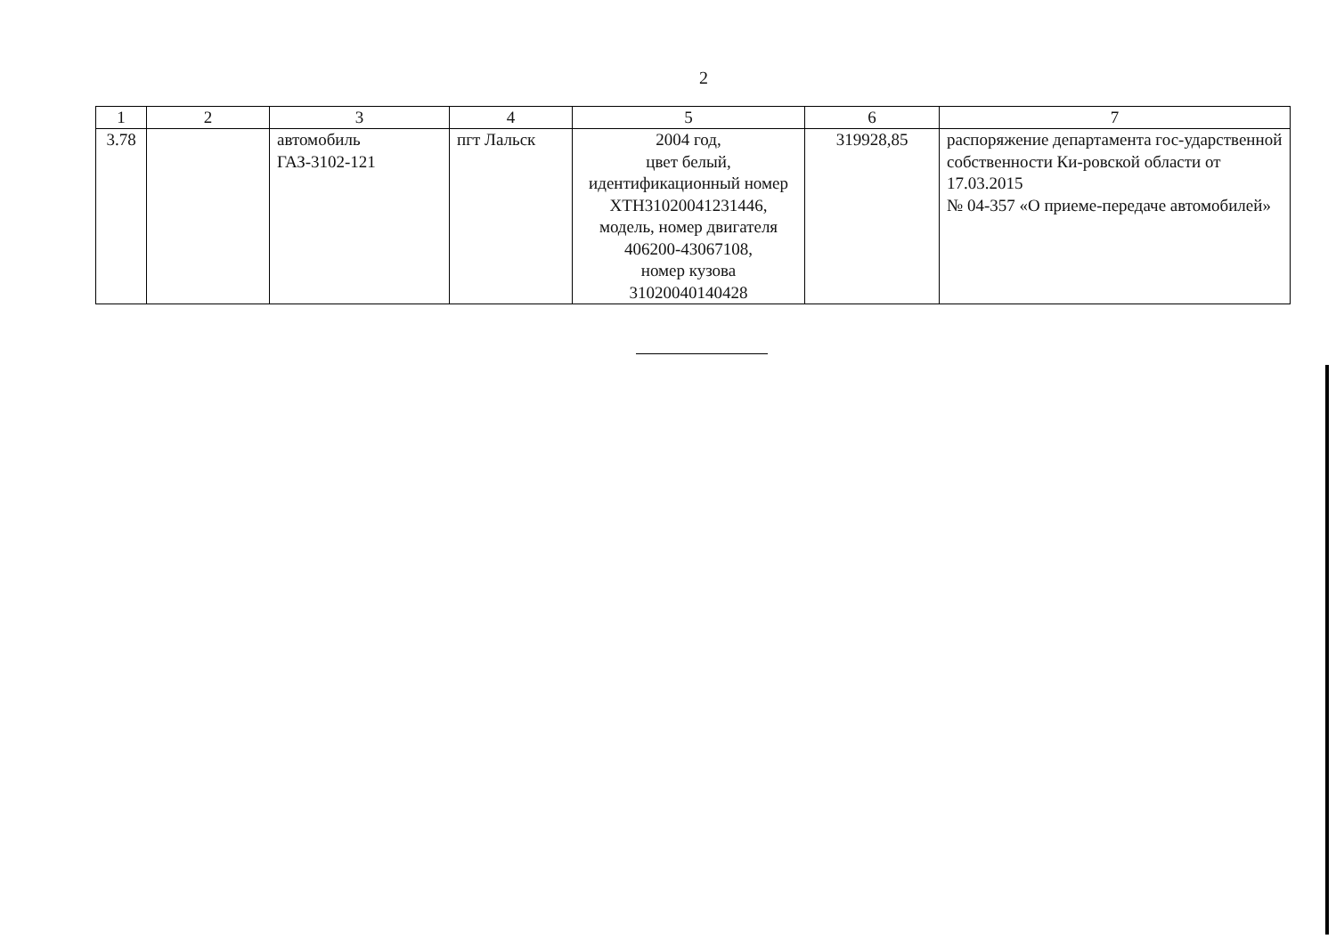2
| 1 | 2 | 3 | 4 | 5 | 6 | 7 |
| --- | --- | --- | --- | --- | --- | --- |
| 3.78 | | автомобиль ГАЗ-3102-121 | пгт Лальск | 2004 год, цвет белый, идентификационный номер XTH31020041231446, модель, номер двигателя 406200-43067108, номер кузова 31020040140428 | 319928,85 | распоряжение департамента гос-ударственной собственности Ки-ровской области от 17.03.2015 № 04-357 «О приеме-передаче автомобилей» |